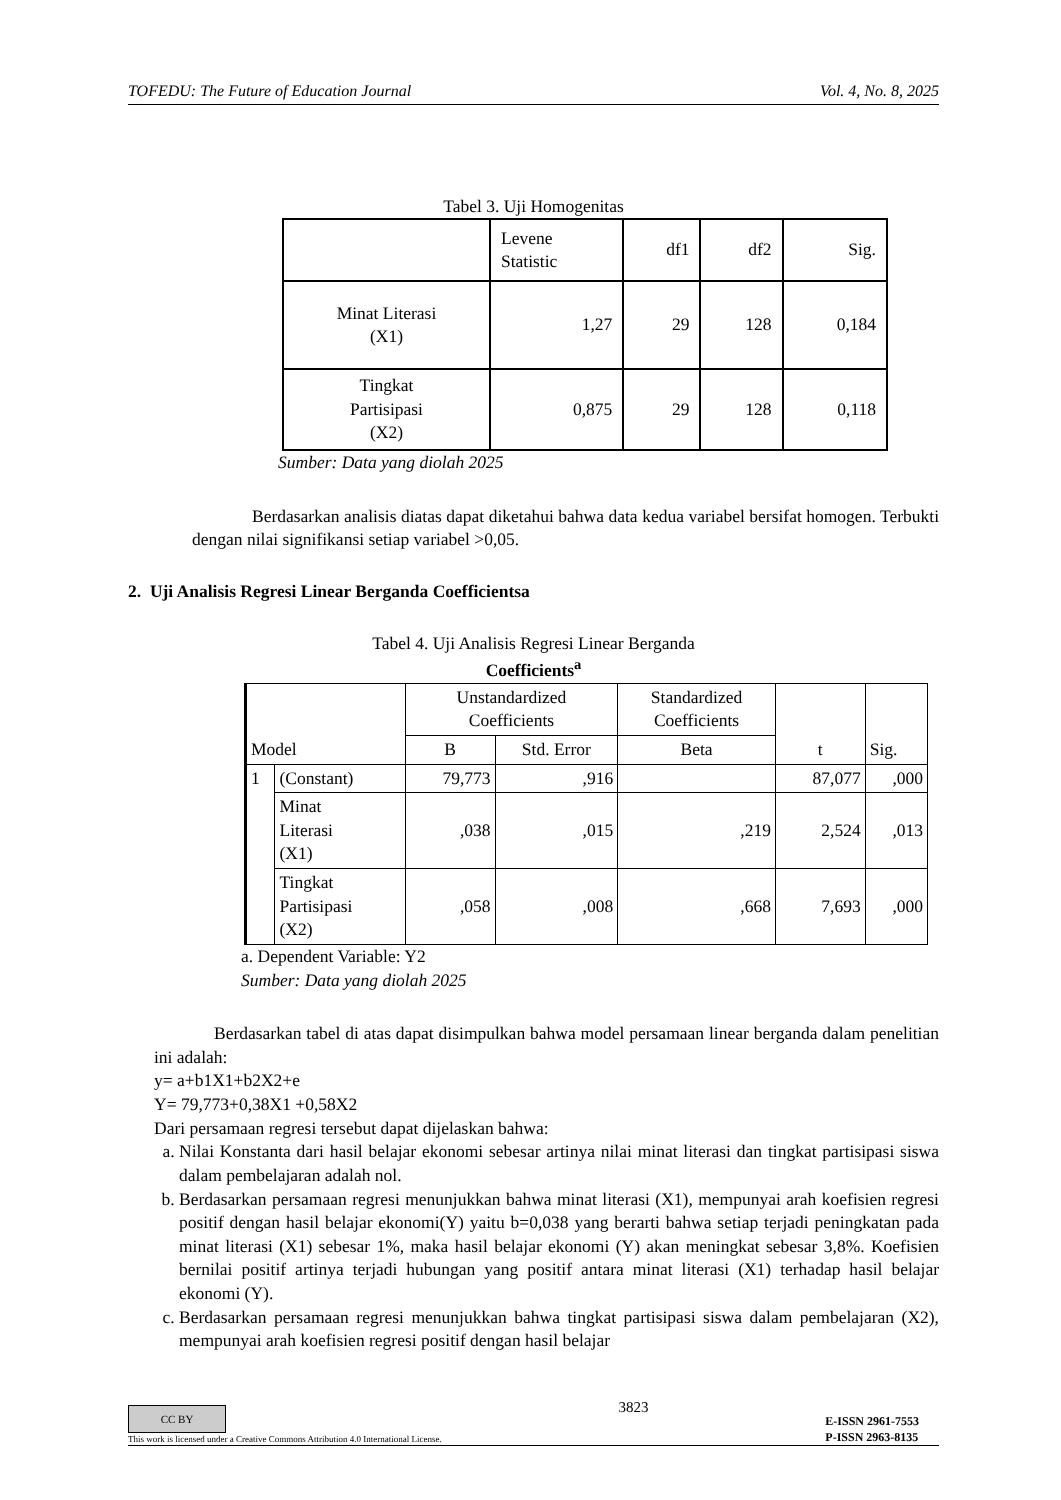TOFEDU: The Future of Education Journal Vol. 4, No. 8, 2025
Tabel 3. Uji Homogenitas
| | Levene Statistic | df1 | df2 | Sig. |
| --- | --- | --- | --- | --- |
| Minat Literasi (X1) | 1,27 | 29 | 128 | 0,184 |
| Tingkat Partisipasi (X2) | 0,875 | 29 | 128 | 0,118 |
Sumber: Data yang diolah 2025
Berdasarkan analisis diatas dapat diketahui bahwa data kedua variabel bersifat homogen. Terbukti dengan nilai signifikansi setiap variabel >0,05.
2. Uji Analisis Regresi Linear Berganda Coefficientsa
Tabel 4. Uji Analisis Regresi Linear Berganda
Coefficients<sup>a</sup>
| Model | | Unstandardized Coefficients | | Standardized Coefficients | t | Sig. |
| --- | --- | --- | --- | --- | --- | --- |
| | | B | Std. Error | Beta | | |
| 1 | (Constant) | 79,773 | ,916 | | 87,077 | ,000 |
| | Minat Literasi (X1) | ,038 | ,015 | ,219 | 2,524 | ,013 |
| | Tingkat Partisipasi (X2) | ,058 | ,008 | ,668 | 7,693 | ,000 |
a. Dependent Variable: Y2
Sumber: Data yang diolah 2025
Berdasarkan tabel di atas dapat disimpulkan bahwa model persamaan linear berganda dalam penelitian ini adalah:
y= a+b1X1+b2X2+e
Y= 79,773+0,38X1 +0,58X2
Dari persamaan regresi tersebut dapat dijelaskan bahwa:
a. Nilai Konstanta dari hasil belajar ekonomi sebesar artinya nilai minat literasi dan tingkat partisipasi siswa dalam pembelajaran adalah nol.
b. Berdasarkan persamaan regresi menunjukkan bahwa minat literasi (X1), mempunyai arah koefisien regresi positif dengan hasil belajar ekonomi(Y) yaitu b=0,038 yang berarti bahwa setiap terjadi peningkatan pada minat literasi (X1) sebesar 1%, maka hasil belajar ekonomi (Y) akan meningkat sebesar 3,8%. Koefisien bernilai positif artinya terjadi hubungan yang positif antara minat literasi (X1) terhadap hasil belajar ekonomi (Y).
c. Berdasarkan persamaan regresi menunjukkan bahwa tingkat partisipasi siswa dalam pembelajaran (X2), mempunyai arah koefisien regresi positif dengan hasil belajar
CC BY
This work is licensed under a Creative Commons Attribution 4.0 International License.
3823
E-ISSN 2961-7553
P-ISSN 2963-8135